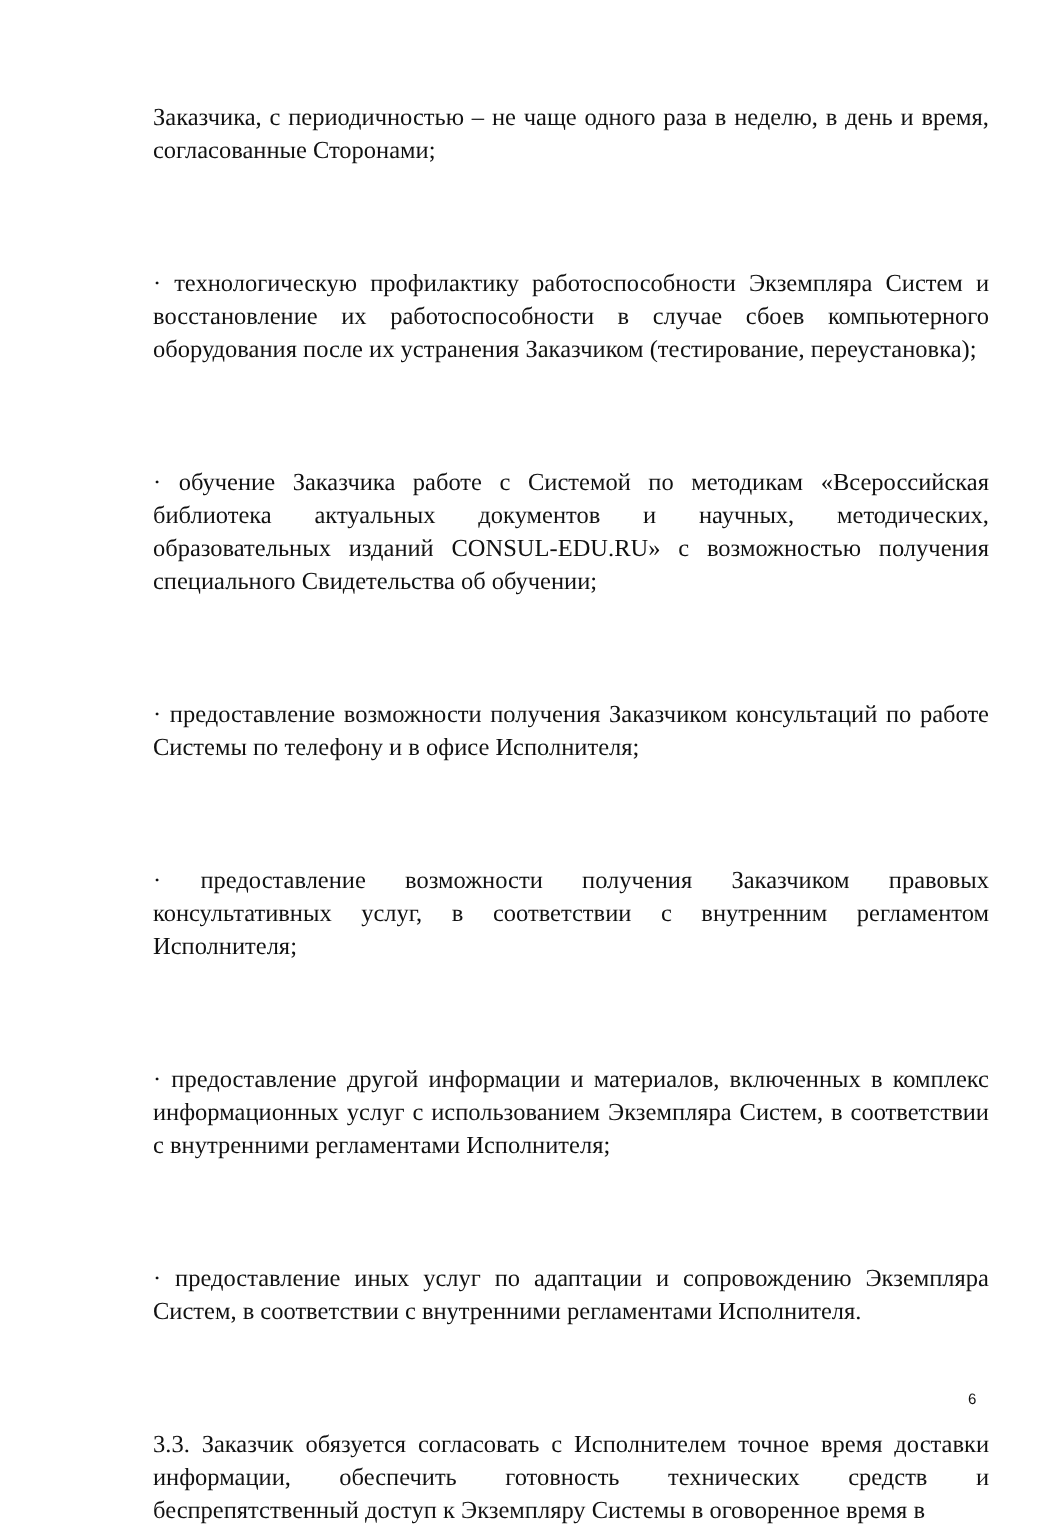Заказчика, с периодичностью – не чаще одного раза в неделю, в день и время, согласованные Сторонами;
· технологическую профилактику работоспособности Экземпляра Систем и восстановление их работоспособности в случае сбоев компьютерного оборудования после их устранения Заказчиком (тестирование, переустановка);
· обучение Заказчика работе с Системой по методикам «Всероссийская библиотека актуальных документов и научных, методических, образовательных изданий CONSUL-EDU.RU» с возможностью получения специального Свидетельства об обучении;
· предоставление возможности получения Заказчиком консультаций по работе Системы по телефону и в офисе Исполнителя;
· предоставление возможности получения Заказчиком правовых консультативных услуг, в соответствии с внутренним регламентом Исполнителя;
· предоставление другой информации и материалов, включенных в комплекс информационных услуг с использованием Экземпляра Систем, в соответствии с внутренними регламентами Исполнителя;
· предоставление иных услуг по адаптации и сопровождению Экземпляра Систем, в соответствии с внутренними регламентами Исполнителя.
3.3. Заказчик обязуется согласовать с Исполнителем точное время доставки информации, обеспечить готовность технических средств и беспрепятственный доступ к Экземпляру Системы в оговоренное время в
6